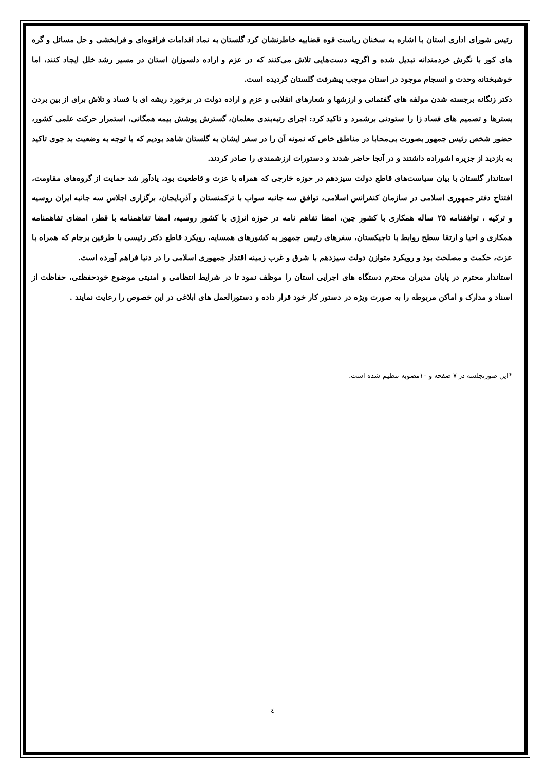رئیس شورای اداری استان با اشاره به سخنان ریاست قوه قضاییه خاطرنشان کرد گلستان به نماد اقدامات فراقوه‌ای و فرابخشی و حل مسائل و گره های کور با نگرش خردمندانه تبدیل شده و اگرچه دست‌هایی تلاش می‌کنند که در عزم و اراده دلسوزان استان در مسیر رشد خلل ایجاد کنند، اما خوشبختانه وحدت و انسجام موجود در استان موجب پیشرفت گلستان گردیده است.
دکتر زنگانه برجسته شدن مولفه های گفتمانی و ارزشها و شعارهای انقلابی و عزم و اراده دولت در برخورد ریشه ای با فساد و تلاش برای از بین بردن بسترها و تصمیم های فساد زا را ستودنی برشمرد و تاکید کرد: اجرای رتبه‌بندی معلمان، گسترش پوشش بیمه همگانی، استمرار حرکت علمی کشور، حضور شخص رئیس جمهور بصورت بی‌محابا در مناطق خاص که نمونه آن را در سفر ایشان به گلستان شاهد بودیم که با توجه به وضعیت بد جوی تاکید به بازدید از جزیره اشوراده داشتند و در آنجا حاضر شدند و دستورات ارزشمندی را صادر کردند.
استاندار گلستان با بیان سیاست‌های قاطع دولت سیزدهم در حوزه خارجی که همراه با عزت و قاطعیت بود، یادآور شد حمایت از گروه‌های مقاومت، افتتاح دفتر جمهوری اسلامی در سازمان کنفرانس اسلامی، توافق سه جانبه سواب با ترکمنستان و آذربایجان، برگزاری اجلاس سه جانبه ایران روسیه و ترکیه ، توافقنامه ۲۵ ساله همکاری با کشور چین، امضا تفاهم نامه در حوزه انرژی با کشور روسیه، امضا تفاهمنامه با قطر، امضای تفاهمنامه همکاری و احیا و ارتقا سطح روابط با تاجیکستان، سفرهای رئیس جمهور به کشورهای همسایه، رویکرد قاطع دکتر رئیسی با طرفین برجام که همراه با عزت، حکمت و مصلحت بود و رویکرد متوازن دولت سیزدهم با شرق و غرب زمینه اقتدار جمهوری اسلامی را در دنیا فراهم آورده است.
استاندار محترم در پایان مدیران محترم دستگاه های اجرایی استان را موظف نمود تا در شرایط انتظامی و امنیتی موضوع خودحفظتی، حفاظت از اسناد و مدارک و اماکن مربوطه را به صورت ویژه در دستور کار خود قرار داده و دستورالعمل های ابلاغی در این خصوص را رعایت نمایند .
*این صورتجلسه در ۷ صفحه و ۱۰مصوبه تنظیم شده است.
٤